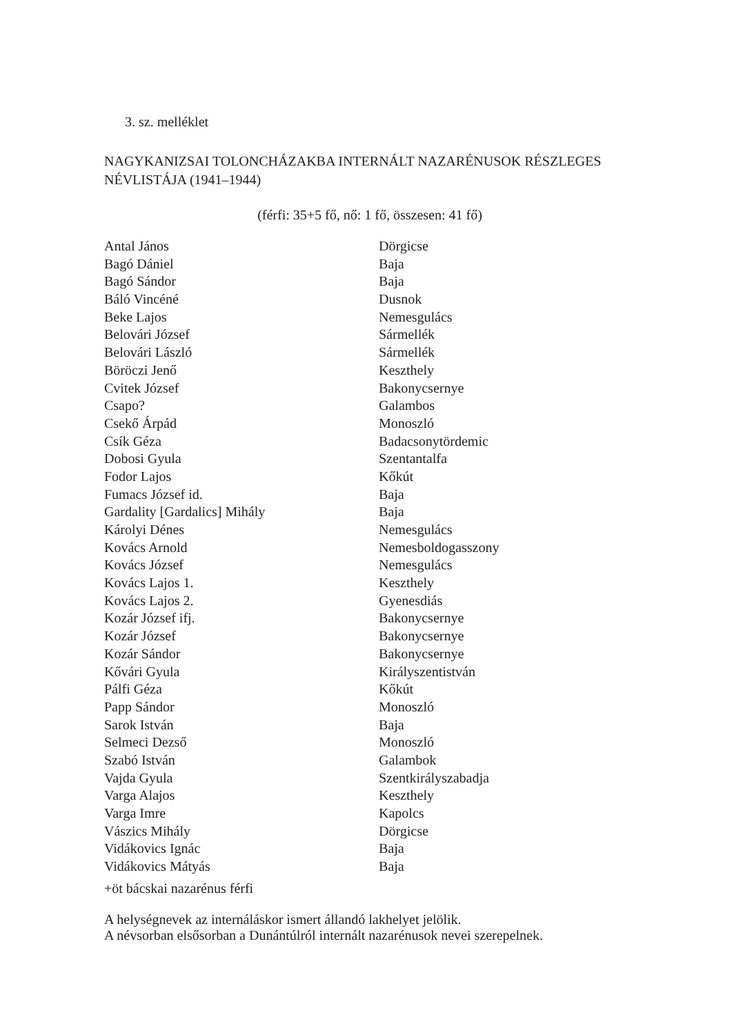3. sz. melléklet
NAGYKANIZSAI TOLONCHÁZAKBA INTERNÁLT NAZARÉNUSOK RÉSZLEGES NÉVLIS­TÁJA (1941–1944)
(férfi: 35+5 fő, nő: 1 fő, összesen: 41 fő)
| Antal János | Dörgicse |
| Bagó Dániel | Baja |
| Bagó Sándor | Baja |
| Báló Vincéné | Dusnok |
| Beke Lajos | Nemesgulács |
| Belovári József | Sármellék |
| Belovári László | Sármellék |
| Böröczi Jenő | Keszthely |
| Cvitek József | Bakonycsernye |
| Csapo? | Galambos |
| Csekő Árpád | Monoszló |
| Csík Géza | Badacsonytördemic |
| Dobosi Gyula | Szentantalfa |
| Fodor Lajos | Kőkút |
| Fumacs József id. | Baja |
| Gardality [Gardalics] Mihály | Baja |
| Károlyi Dénes | Nemesgulács |
| Kovács Arnold | Nemesboldogasszony |
| Kovács József | Nemesgulács |
| Kovács Lajos 1. | Keszthely |
| Kovács Lajos 2. | Gyenesdiás |
| Kozár József ifj. | Bakonycsernye |
| Kozár József | Bakonycsernye |
| Kozár Sándor | Bakonycsernye |
| Kővári Gyula | Királyszentistván |
| Pálfi Géza | Kőkút |
| Papp Sándor | Monoszló |
| Sarok István | Baja |
| Selmeci Dezső | Monoszló |
| Szabó István | Galambok |
| Vajda Gyula | Szentkirályszabadja |
| Varga Alajos | Keszthely |
| Varga Imre | Kapolcs |
| Vászics Mihály | Dörgicse |
| Vidákovics Ignác | Baja |
| Vidákovics Mátyás | Baja |
+öt bácskai nazarénus férfi
A helységnevek az internáláskor ismert állandó lakhelyet jelölik.
A névsorban elsősorban a Dunántúlról internált nazarénusok nevei szerepelnek.